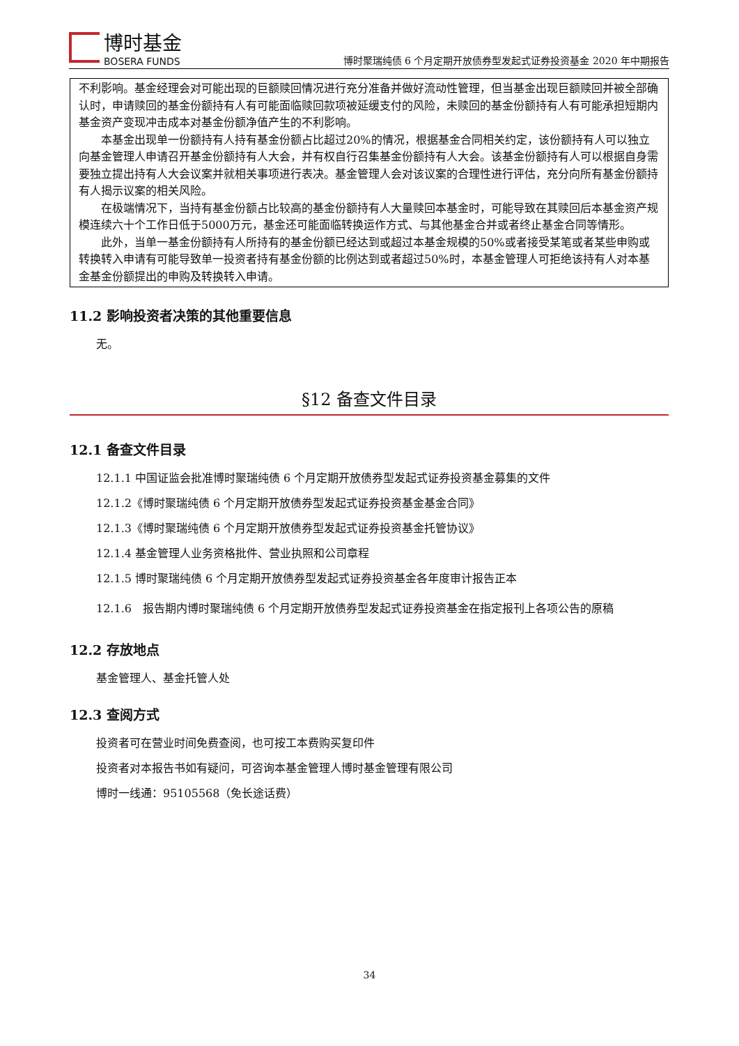博时基金
BOSERA FUNDS
博时聚瑞纯债 6 个月定期开放债券型发起式证券投资基金 2020 年中期报告
不利影响。基金经理会对可能出现的巨额赎回情况进行充分准备并做好流动性管理，但当基金出现巨额赎回并被全部确认时，申请赎回的基金份额持有人有可能面临赎回款项被延缓支付的风险，未赎回的基金份额持有人有可能承担短期内基金资产变现冲击成本对基金份额净值产生的不利影响。
本基金出现单一份额持有人持有基金份额占比超过20%的情况，根据基金合同相关约定，该份额持有人可以独立向基金管理人申请召开基金份额持有人大会，并有权自行召集基金份额持有人大会。该基金份额持有人可以根据自身需要独立提出持有人大会议案并就相关事项进行表决。基金管理人会对该议案的合理性进行评估，充分向所有基金份额持有人揭示议案的相关风险。
在极端情况下，当持有基金份额占比较高的基金份额持有人大量赎回本基金时，可能导致在其赎回后本基金资产规模连续六十个工作日低于5000万元，基金还可能面临转换运作方式、与其他基金合并或者终止基金合同等情形。
此外，当单一基金份额持有人所持有的基金份额已经达到或超过本基金规模的50%或者接受某笔或者某些申购或转换转入申请有可能导致单一投资者持有基金份额的比例达到或者超过50%时，本基金管理人可拒绝该持有人对本基金基金份额提出的申购及转换转入申请。
11.2 影响投资者决策的其他重要信息
无。
§12 备查文件目录
12.1 备查文件目录
12.1.1 中国证监会批准博时聚瑞纯债 6 个月定期开放债券型发起式证券投资基金募集的文件
12.1.2《博时聚瑞纯债 6 个月定期开放债券型发起式证券投资基金基金合同》
12.1.3《博时聚瑞纯债 6 个月定期开放债券型发起式证券投资基金托管协议》
12.1.4 基金管理人业务资格批件、营业执照和公司章程
12.1.5 博时聚瑞纯债 6 个月定期开放债券型发起式证券投资基金各年度审计报告正本
12.1.6　报告期内博时聚瑞纯债 6 个月定期开放债券型发起式证券投资基金在指定报刊上各项公告的原稿
12.2 存放地点
基金管理人、基金托管人处
12.3 查阅方式
投资者可在营业时间免费查阅，也可按工本费购买复印件
投资者对本报告书如有疑问，可咨询本基金管理人博时基金管理有限公司
博时一线通：95105568（免长途话费）
34